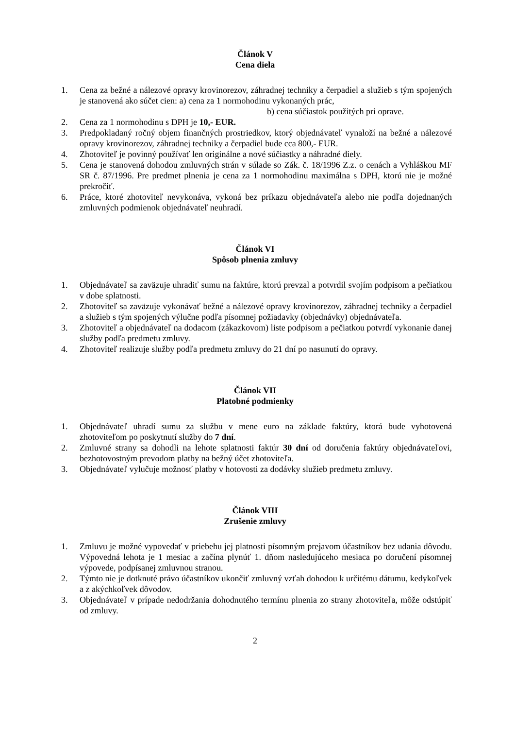Článok V
Cena diela
1. Cena za bežné a nálezové opravy krovinorezov, záhradnej techniky a čerpadiel a služieb s tým spojených je stanovená ako súčet cien: a) cena za 1 normohodinu vykonaných prác,
b) cena súčiastok použitých pri oprave.
2. Cena za 1 normohodinu s DPH je 10,- EUR.
3. Predpokladaný ročný objem finančných prostriedkov, ktorý objednávateľ vynaloží na bežné a nálezové opravy krovinorezov, záhradnej techniky a čerpadiel bude cca 800,- EUR.
4. Zhotoviteľ je povinný používať len originálne a nové súčiastky a náhradné diely.
5. Cena je stanovená dohodou zmluvných strán v súlade so Zák. č. 18/1996 Z.z. o cenách a Vyhláškou MF SR č. 87/1996. Pre predmet plnenia je cena za 1 normohodinu maximálna s DPH, ktorú nie je možné prekročiť.
6. Práce, ktoré zhotoviteľ nevykonáva, vykoná bez príkazu objednávateľa alebo nie podľa dojednaných zmluvných podmienok objednávateľ neuhradí.
Článok VI
Spôsob plnenia zmluvy
1. Objednávateľ sa zaväzuje uhradiť sumu na faktúre, ktorú prevzal a potvrdil svojím podpisom a pečiatkou v dobe splatnosti.
2. Zhotoviteľ sa zaväzuje vykonávať bežné a nálezové opravy krovinorezov, záhradnej techniky a čerpadiel a služieb s tým spojených výlučne podľa písomnej požiadavky (objednávky) objednávateľa.
3. Zhotoviteľ a objednávateľ na dodacom (zákazkovom) liste podpisom a pečiatkou potvrdí vykonanie danej služby podľa predmetu zmluvy.
4. Zhotoviteľ realizuje služby podľa predmetu zmluvy do 21 dní po nasunutí do opravy.
Článok VII
Platobné podmienky
1. Objednávateľ uhradí sumu za službu v mene euro na základe faktúry, ktorá bude vyhotovená zhotoviteľom po poskytnutí služby do 7 dní.
2. Zmluvné strany sa dohodli na lehote splatnosti faktúr 30 dní od doručenia faktúry objednávateľovi, bezhotovostným prevodom platby na bežný účet zhotoviteľa.
3. Objednávateľ vylučuje možnosť platby v hotovosti za dodávky služieb predmetu zmluvy.
Článok VIII
Zrušenie zmluvy
1. Zmluvu je možné vypovedať v priebehu jej platnosti písomným prejavom účastníkov bez udania dôvodu. Výpovedná lehota je 1 mesiac a začína plynúť 1. dňom nasledujúceho mesiaca po doručení písomnej výpovede, podpísanej zmluvnou stranou.
2. Týmto nie je dotknuté právo účastníkov ukončiť zmluvný vzťah dohodou k určitému dátumu, kedykoľvek a z akýchkoľvek dôvodov.
3. Objednávateľ v prípade nedodržania dohodnutého termínu plnenia zo strany zhotoviteľa, môže odstúpiť od zmluvy.
2